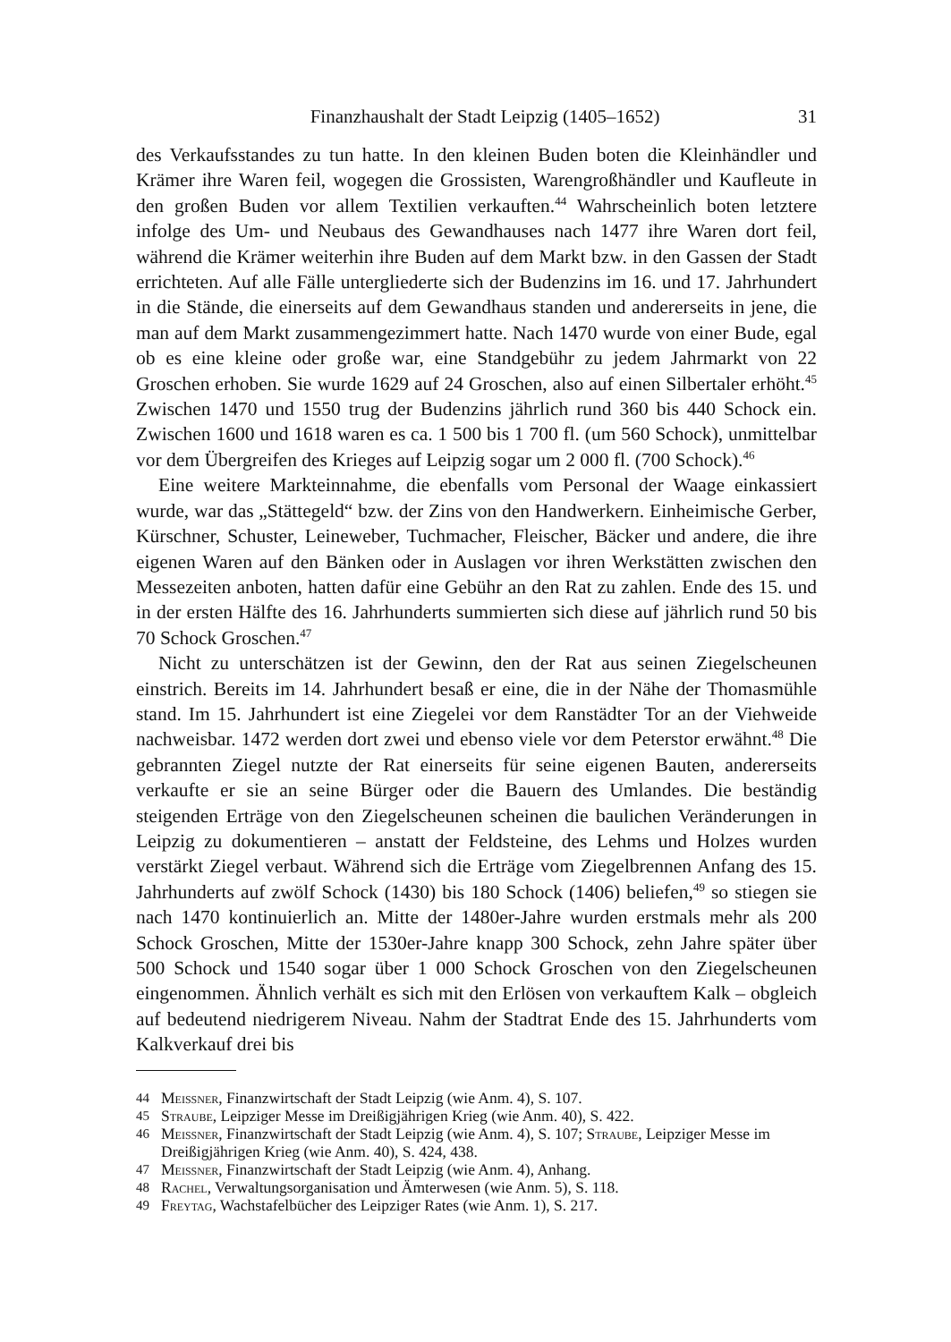Finanzhaushalt der Stadt Leipzig (1405–1652) 31
des Verkaufsstandes zu tun hatte. In den kleinen Buden boten die Kleinhändler und Krämer ihre Waren feil, wogegen die Grossisten, Warengroßhändler und Kaufleute in den großen Buden vor allem Textilien verkauften.<sup>44</sup> Wahrscheinlich boten letztere infolge des Um- und Neubaus des Gewandhauses nach 1477 ihre Waren dort feil, während die Krämer weiterhin ihre Buden auf dem Markt bzw. in den Gassen der Stadt errichteten. Auf alle Fälle untergliederte sich der Budenzins im 16. und 17. Jahrhundert in die Stände, die einerseits auf dem Gewandhaus standen und andererseits in jene, die man auf dem Markt zusammengezimmert hatte. Nach 1470 wurde von einer Bude, egal ob es eine kleine oder große war, eine Standgebühr zu jedem Jahrmarkt von 22 Groschen erhoben. Sie wurde 1629 auf 24 Groschen, also auf einen Silbertaler erhöht.<sup>45</sup> Zwischen 1470 und 1550 trug der Budenzins jährlich rund 360 bis 440 Schock ein. Zwischen 1600 und 1618 waren es ca. 1 500 bis 1 700 fl. (um 560 Schock), unmittelbar vor dem Übergreifen des Krieges auf Leipzig sogar um 2 000 fl. (700 Schock).<sup>46</sup>
Eine weitere Markteinnahme, die ebenfalls vom Personal der Waage einkassiert wurde, war das „Stättegeld“ bzw. der Zins von den Handwerkern. Einheimische Gerber, Kürschner, Schuster, Leineweber, Tuchmacher, Fleischer, Bäcker und andere, die ihre eigenen Waren auf den Bänken oder in Auslagen vor ihren Werkstätten zwischen den Messezeiten anboten, hatten dafür eine Gebühr an den Rat zu zahlen. Ende des 15. und in der ersten Hälfte des 16. Jahrhunderts summierten sich diese auf jährlich rund 50 bis 70 Schock Groschen.<sup>47</sup>
Nicht zu unterschätzen ist der Gewinn, den der Rat aus seinen Ziegelscheunen einstrich. Bereits im 14. Jahrhundert besaß er eine, die in der Nähe der Thomasmühle stand. Im 15. Jahrhundert ist eine Ziegelei vor dem Ranstädter Tor an der Viehweide nachweisbar. 1472 werden dort zwei und ebenso viele vor dem Peterstor erwähnt.<sup>48</sup> Die gebrannten Ziegel nutzte der Rat einerseits für seine eigenen Bauten, andererseits verkaufte er sie an seine Bürger oder die Bauern des Umlandes. Die beständig steigenden Erträge von den Ziegelscheunen scheinen die baulichen Veränderungen in Leipzig zu dokumentieren – anstatt der Feldsteine, des Lehms und Holzes wurden verstärkt Ziegel verbaut. Während sich die Erträge vom Ziegelbrennen Anfang des 15. Jahrhunderts auf zwölf Schock (1430) bis 180 Schock (1406) beliefen,<sup>49</sup> so stiegen sie nach 1470 kontinuierlich an. Mitte der 1480er-Jahre wurden erstmals mehr als 200 Schock Groschen, Mitte der 1530er-Jahre knapp 300 Schock, zehn Jahre später über 500 Schock und 1540 sogar über 1 000 Schock Groschen von den Ziegelscheunen eingenommen. Ähnlich verhält es sich mit den Erlösen von verkauftem Kalk – obgleich auf bedeutend niedrigerem Niveau. Nahm der Stadtrat Ende des 15. Jahrhunderts vom Kalkverkauf drei bis
44 Meissner, Finanzwirtschaft der Stadt Leipzig (wie Anm. 4), S. 107.
45 Straube, Leipziger Messe im Dreißigjährigen Krieg (wie Anm. 40), S. 422.
46 Meissner, Finanzwirtschaft der Stadt Leipzig (wie Anm. 4), S. 107; Straube, Leipziger Messe im Dreißigjährigen Krieg (wie Anm. 40), S. 424, 438.
47 Meissner, Finanzwirtschaft der Stadt Leipzig (wie Anm. 4), Anhang.
48 Rachel, Verwaltungsorganisation und Ämterwesen (wie Anm. 5), S. 118.
49 Freytag, Wachstafelbücher des Leipziger Rates (wie Anm. 1), S. 217.